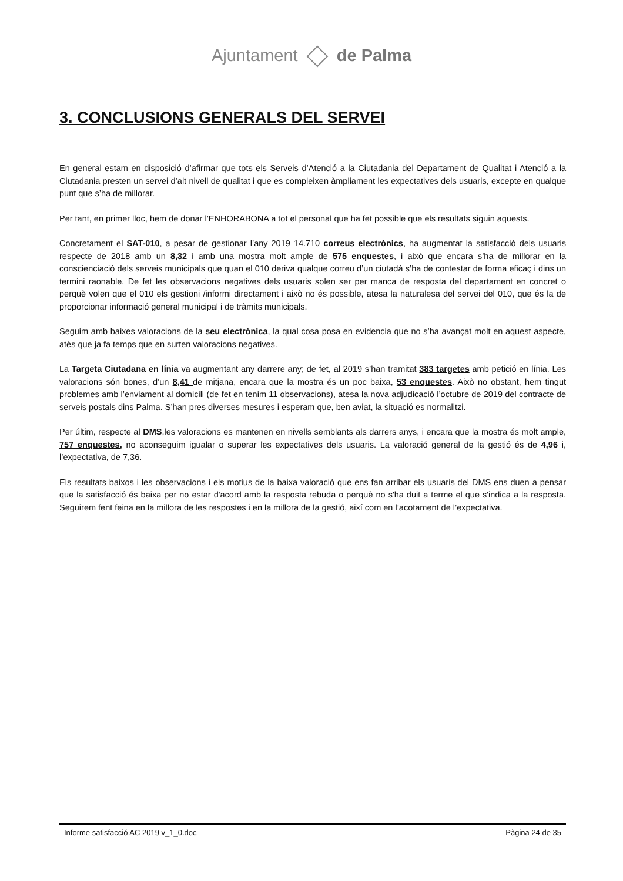Ajuntament de Palma
3. CONCLUSIONS GENERALS DEL SERVEI
En general estam en disposició d’afirmar que tots els Serveis d’Atenció a la Ciutadania del Departament de Qualitat i Atenció a la Ciutadania presten un servei d’alt nivell de qualitat i que es compleixen àmpliament les expectatives dels usuaris, excepte en qualque punt que s’ha de millorar.
Per tant, en primer lloc, hem de donar l’ENHORABONA a tot el personal que ha fet possible que els resultats siguin aquests.
Concretament el SAT-010, a pesar de gestionar l’any 2019 14.710 correus electrònics, ha augmentat la satisfacció dels usuaris respecte de 2018 amb un 8,32 i amb una mostra molt ample de 575 enquestes, i això que encara s’ha de millorar en la conscienciació dels serveis municipals que quan el 010 deriva qualque correu d’un ciutadà s’ha de contestar de forma eficaç i dins un termini raonable. De fet les observacions negatives dels usuaris solen ser per manca de resposta del departament en concret o perquè volen que el 010 els gestioni /informi directament i això no és possible, atesa la naturalesa del servei del 010, que és la de proporcionar informació general municipal i de tràmits municipals.
Seguim amb baixes valoracions de la seu electrònica, la qual cosa posa en evidencia que no s’ha avançat molt en aquest aspecte, atès que ja fa temps que en surten valoracions negatives.
La Targeta Ciutadana en línia va augmentant any darrere any; de fet, al 2019 s’han tramitat 383 targetes amb petició en línia. Les valoracions són bones, d’un 8,41 de mitjana, encara que la mostra és un poc baixa, 53 enquestes. Això no obstant, hem tingut problemes amb l’enviament al domicili (de fet en tenim 11 observacions), atesa la nova adjudicació l’octubre de 2019 del contracte de serveis postals dins Palma. S’han pres diverses mesures i esperam que, ben aviat, la situació es normalitzi.
Per últim, respecte al DMS,les valoracions es mantenen en nivells semblants als darrers anys, i encara que la mostra és molt ample, 757 enquestes, no aconseguim igualar o superar les expectatives dels usuaris. La valoració general de la gestió és de 4,96 i, l’expectativa, de 7,36.
Els resultats baixos i les observacions i els motius de la baixa valoració que ens fan arribar els usuaris del DMS ens duen a pensar que la satisfacció és baixa per no estar d'acord amb la resposta rebuda o perquè no s'ha duit a terme el que s'indica a la resposta. Seguirem fent feina en la millora de les respostes i en la millora de la gestió, així com en l’acotament de l’expectativa.
Informe satisfacció AC 2019 v_1_0.doc Pàgina 24 de 35